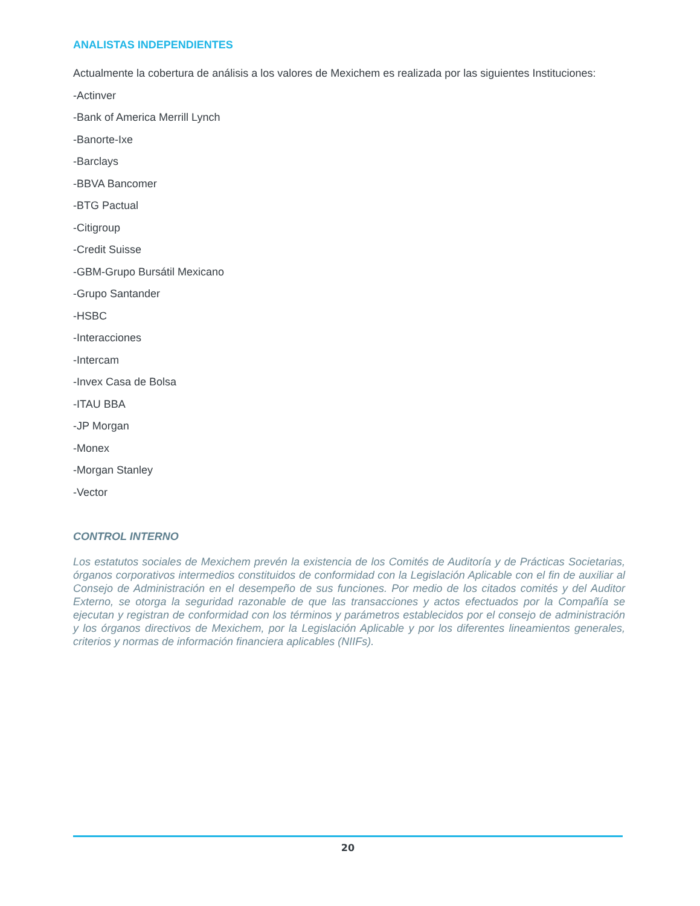ANALISTAS INDEPENDIENTES
Actualmente la cobertura de análisis a los valores de Mexichem es realizada por las siguientes Instituciones:
-Actinver
-Bank of America Merrill Lynch
-Banorte-Ixe
-Barclays
-BBVA Bancomer
-BTG Pactual
-Citigroup
-Credit Suisse
-GBM-Grupo Bursátil Mexicano
-Grupo Santander
-HSBC
-Interacciones
-Intercam
-Invex Casa de Bolsa
-ITAU BBA
-JP Morgan
-Monex
-Morgan Stanley
-Vector
CONTROL INTERNO
Los estatutos sociales de Mexichem prevén la existencia de los Comités de Auditoría y de Prácticas Societarias, órganos corporativos intermedios constituidos de conformidad con la Legislación Aplicable con el fin de auxiliar al Consejo de Administración en el desempeño de sus funciones. Por medio de los citados comités y del Auditor Externo, se otorga la seguridad razonable de que las transacciones y actos efectuados por la Compañía se ejecutan y registran de conformidad con los términos y parámetros establecidos por el consejo de administración y los órganos directivos de Mexichem, por la Legislación Aplicable y por los diferentes lineamientos generales, criterios y normas de información financiera aplicables (NIIFs).
20